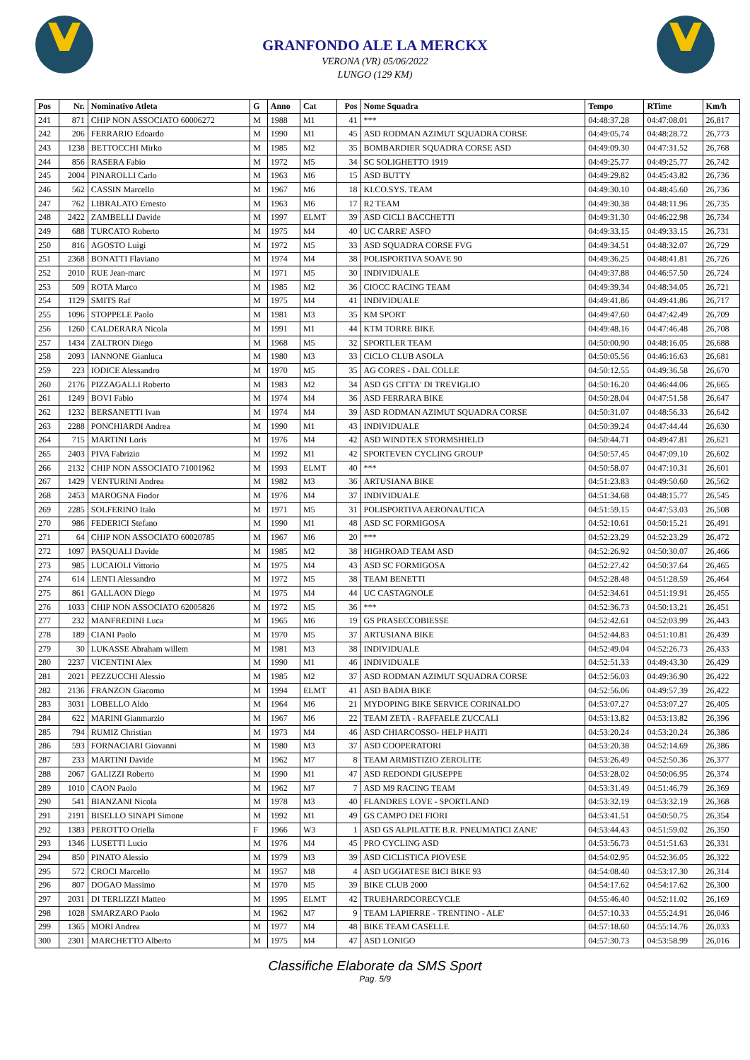GRANFONDO ALE LA MERCKX
VERONA (VR) 05/06/2022
LUNGO (129 KM)
| Pos | Nr. | Nominativo Atleta | G | Anno | Cat | Pos | Nome Squadra | Tempo | RTime | Km/h |
| --- | --- | --- | --- | --- | --- | --- | --- | --- | --- | --- |
| 241 | 871 | CHIP NON ASSOCIATO 60006272 | M | 1988 | M1 | 41 | *** | 04:48:37.28 | 04:47:08.01 | 26,817 |
| 242 | 206 | FERRARIO Edoardo | M | 1990 | M1 | 45 | ASD RODMAN AZIMUT SQUADRA CORSE | 04:49:05.74 | 04:48:28.72 | 26,773 |
| 243 | 1238 | BETTOCCHI Mirko | M | 1985 | M2 | 35 | BOMBARDIER SQUADRA CORSE ASD | 04:49:09.30 | 04:47:31.52 | 26,768 |
| 244 | 856 | RASERA Fabio | M | 1972 | M5 | 34 | SC SOLIGHETTO 1919 | 04:49:25.77 | 04:49:25.77 | 26,742 |
| 245 | 2004 | PINAROLLI Carlo | M | 1963 | M6 | 15 | ASD BUTTY | 04:49:29.82 | 04:45:43.82 | 26,736 |
| 246 | 562 | CASSIN Marcello | M | 1967 | M6 | 18 | KI.CO.SYS. TEAM | 04:49:30.10 | 04:48:45.60 | 26,736 |
| 247 | 762 | LIBRALATO Ernesto | M | 1963 | M6 | 17 | R2 TEAM | 04:49:30.38 | 04:48:11.96 | 26,735 |
| 248 | 2422 | ZAMBELLI Davide | M | 1997 | ELMT | 39 | ASD CICLI BACCHETTI | 04:49:31.30 | 04:46:22.98 | 26,734 |
| 249 | 688 | TURCATO Roberto | M | 1975 | M4 | 40 | UC CARRE' ASFO | 04:49:33.15 | 04:49:33.15 | 26,731 |
| 250 | 816 | AGOSTO Luigi | M | 1972 | M5 | 33 | ASD SQUADRA CORSE FVG | 04:49:34.51 | 04:48:32.07 | 26,729 |
| 251 | 2368 | BONATTI Flaviano | M | 1974 | M4 | 38 | POLISPORTIVA SOAVE 90 | 04:49:36.25 | 04:48:41.81 | 26,726 |
| 252 | 2010 | RUE Jean-marc | M | 1971 | M5 | 30 | INDIVIDUALE | 04:49:37.88 | 04:46:57.50 | 26,724 |
| 253 | 509 | ROTA Marco | M | 1985 | M2 | 36 | CIOCC RACING TEAM | 04:49:39.34 | 04:48:34.05 | 26,721 |
| 254 | 1129 | SMITS Raf | M | 1975 | M4 | 41 | INDIVIDUALE | 04:49:41.86 | 04:49:41.86 | 26,717 |
| 255 | 1096 | STOPPELE Paolo | M | 1981 | M3 | 35 | KM SPORT | 04:49:47.60 | 04:47:42.49 | 26,709 |
| 256 | 1260 | CALDERARA Nicola | M | 1991 | M1 | 44 | KTM TORRE BIKE | 04:49:48.16 | 04:47:46.48 | 26,708 |
| 257 | 1434 | ZALTRON Diego | M | 1968 | M5 | 32 | SPORTLER TEAM | 04:50:00.90 | 04:48:16.05 | 26,688 |
| 258 | 2093 | IANNONE Gianluca | M | 1980 | M3 | 33 | CICLO CLUB ASOLA | 04:50:05.56 | 04:46:16.63 | 26,681 |
| 259 | 223 | IODICE Alessandro | M | 1970 | M5 | 35 | AG CORES - DAL COLLE | 04:50:12.55 | 04:49:36.58 | 26,670 |
| 260 | 2176 | PIZZAGALLI Roberto | M | 1983 | M2 | 34 | ASD GS CITTA' DI TREVIGLIO | 04:50:16.20 | 04:46:44.06 | 26,665 |
| 261 | 1249 | BOVI Fabio | M | 1974 | M4 | 36 | ASD FERRARA BIKE | 04:50:28.04 | 04:47:51.58 | 26,647 |
| 262 | 1232 | BERSANETTI Ivan | M | 1974 | M4 | 39 | ASD RODMAN AZIMUT SQUADRA CORSE | 04:50:31.07 | 04:48:56.33 | 26,642 |
| 263 | 2288 | PONCHIARDI Andrea | M | 1990 | M1 | 43 | INDIVIDUALE | 04:50:39.24 | 04:47:44.44 | 26,630 |
| 264 | 715 | MARTINI Loris | M | 1976 | M4 | 42 | ASD WINDTEX STORMSHIELD | 04:50:44.71 | 04:49:47.81 | 26,621 |
| 265 | 2403 | PIVA Fabrizio | M | 1992 | M1 | 42 | SPORTEVEN CYCLING GROUP | 04:50:57.45 | 04:47:09.10 | 26,602 |
| 266 | 2132 | CHIP NON ASSOCIATO 71001962 | M | 1993 | ELMT | 40 | *** | 04:50:58.07 | 04:47:10.31 | 26,601 |
| 267 | 1429 | VENTURINI Andrea | M | 1982 | M3 | 36 | ARTUSIANA BIKE | 04:51:23.83 | 04:49:50.60 | 26,562 |
| 268 | 2453 | MAROGNA Fiodor | M | 1976 | M4 | 37 | INDIVIDUALE | 04:51:34.68 | 04:48:15.77 | 26,545 |
| 269 | 2285 | SOLFERINO Italo | M | 1971 | M5 | 31 | POLISPORTIVA AERONAUTICA | 04:51:59.15 | 04:47:53.03 | 26,508 |
| 270 | 986 | FEDERICI Stefano | M | 1990 | M1 | 48 | ASD SC FORMIGOSA | 04:52:10.61 | 04:50:15.21 | 26,491 |
| 271 | 64 | CHIP NON ASSOCIATO 60020785 | M | 1967 | M6 | 20 | *** | 04:52:23.29 | 04:52:23.29 | 26,472 |
| 272 | 1097 | PASQUALI Davide | M | 1985 | M2 | 38 | HIGHROAD TEAM ASD | 04:52:26.92 | 04:50:30.07 | 26,466 |
| 273 | 985 | LUCAIOLI Vittorio | M | 1975 | M4 | 43 | ASD SC FORMIGOSA | 04:52:27.42 | 04:50:37.64 | 26,465 |
| 274 | 614 | LENTI Alessandro | M | 1972 | M5 | 38 | TEAM BENETTI | 04:52:28.48 | 04:51:28.59 | 26,464 |
| 275 | 861 | GALLAON Diego | M | 1975 | M4 | 44 | UC CASTAGNOLE | 04:52:34.61 | 04:51:19.91 | 26,455 |
| 276 | 1033 | CHIP NON ASSOCIATO 62005826 | M | 1972 | M5 | 36 | *** | 04:52:36.73 | 04:50:13.21 | 26,451 |
| 277 | 232 | MANFREDINI Luca | M | 1965 | M6 | 19 | GS PRASECCOBIESSE | 04:52:42.61 | 04:52:03.99 | 26,443 |
| 278 | 189 | CIANI Paolo | M | 1970 | M5 | 37 | ARTUSIANA BIKE | 04:52:44.83 | 04:51:10.81 | 26,439 |
| 279 | 30 | LUKASSE Abraham willem | M | 1981 | M3 | 38 | INDIVIDUALE | 04:52:49.04 | 04:52:26.73 | 26,433 |
| 280 | 2237 | VICENTINI Alex | M | 1990 | M1 | 46 | INDIVIDUALE | 04:52:51.33 | 04:49:43.30 | 26,429 |
| 281 | 2021 | PEZZUCCHI Alessio | M | 1985 | M2 | 37 | ASD RODMAN AZIMUT SQUADRA CORSE | 04:52:56.03 | 04:49:36.90 | 26,422 |
| 282 | 2136 | FRANZON Giacomo | M | 1994 | ELMT | 41 | ASD BADIA BIKE | 04:52:56.06 | 04:49:57.39 | 26,422 |
| 283 | 3031 | LOBELLO Aldo | M | 1964 | M6 | 21 | MYDOPING BIKE SERVICE CORINALDO | 04:53:07.27 | 04:53:07.27 | 26,405 |
| 284 | 622 | MARINI Gianmarzio | M | 1967 | M6 | 22 | TEAM ZETA - RAFFAELE ZUCCALI | 04:53:13.82 | 04:53:13.82 | 26,396 |
| 285 | 794 | RUMIZ Christian | M | 1973 | M4 | 46 | ASD CHIARCOSSO- HELP HAITI | 04:53:20.24 | 04:53:20.24 | 26,386 |
| 286 | 593 | FORNACIARI Giovanni | M | 1980 | M3 | 37 | ASD COOPERATORI | 04:53:20.38 | 04:52:14.69 | 26,386 |
| 287 | 233 | MARTINI Davide | M | 1962 | M7 | 8 | TEAM ARMISTIZIO ZEROLITE | 04:53:26.49 | 04:52:50.36 | 26,377 |
| 288 | 2067 | GALIZZI Roberto | M | 1990 | M1 | 47 | ASD REDONDI GIUSEPPE | 04:53:28.02 | 04:50:06.95 | 26,374 |
| 289 | 1010 | CAON Paolo | M | 1962 | M7 | 7 | ASD M9 RACING TEAM | 04:53:31.49 | 04:51:46.79 | 26,369 |
| 290 | 541 | BIANZANI Nicola | M | 1978 | M3 | 40 | FLANDRES LOVE - SPORTLAND | 04:53:32.19 | 04:53:32.19 | 26,368 |
| 291 | 2191 | BISELLO SINAPI Simone | M | 1992 | M1 | 49 | GS CAMPO DEI FIORI | 04:53:41.51 | 04:50:50.75 | 26,354 |
| 292 | 1383 | PEROTTO Oriella | F | 1966 | W3 | 1 | ASD GS ALPILATTE B.R. PNEUMATICI ZANE' | 04:53:44.43 | 04:51:59.02 | 26,350 |
| 293 | 1346 | LUSETTI Lucio | M | 1976 | M4 | 45 | PRO CYCLING ASD | 04:53:56.73 | 04:51:51.63 | 26,331 |
| 294 | 850 | PINATO Alessio | M | 1979 | M3 | 39 | ASD CICLISTICA PIOVESE | 04:54:02.95 | 04:52:36.05 | 26,322 |
| 295 | 572 | CROCI Marcello | M | 1957 | M8 | 4 | ASD UGGIATESE BICI BIKE 93 | 04:54:08.40 | 04:53:17.30 | 26,314 |
| 296 | 807 | DOGAO Massimo | M | 1970 | M5 | 39 | BIKE CLUB 2000 | 04:54:17.62 | 04:54:17.62 | 26,300 |
| 297 | 2031 | DI TERLIZZI Matteo | M | 1995 | ELMT | 42 | TRUEHARDCORECYCLE | 04:55:46.40 | 04:52:11.02 | 26,169 |
| 298 | 1028 | SMARZARO Paolo | M | 1962 | M7 | 9 | TEAM LAPIERRE - TRENTINO - ALE' | 04:57:10.33 | 04:55:24.91 | 26,046 |
| 299 | 1365 | MORI Andrea | M | 1977 | M4 | 48 | BIKE TEAM CASELLE | 04:57:18.60 | 04:55:14.76 | 26,033 |
| 300 | 2301 | MARCHETTO Alberto | M | 1975 | M4 | 47 | ASD LONIGO | 04:57:30.73 | 04:53:58.99 | 26,016 |
Classifiche Elaborate da SMS Sport
Pag. 5/9